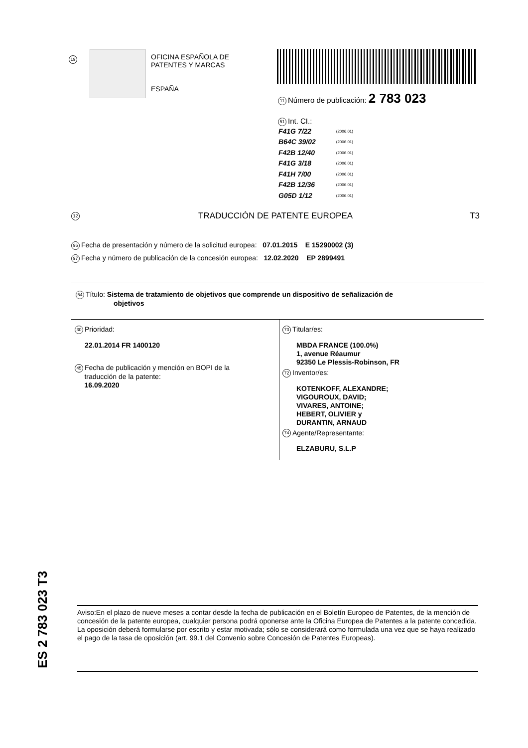19
OFICINA ESPAÑOLA DE
PATENTES Y MARCAS
ESPAÑA
11 Número de publicación: 2 783 023
51 Int. CI.:
| F41G 7/22 | (2006.01) |
| B64C 39/02 | (2006.01) |
| F42B 12/40 | (2006.01) |
| F41G 3/18 | (2006.01) |
| F41H 7/00 | (2006.01) |
| F42B 12/36 | (2006.01) |
| G05D 1/12 | (2006.01) |
12 TRADUCCIÓN DE PATENTE EUROPEA T3
96 Fecha de presentación y número de la solicitud europea: 07.01.2015 E 15290002 (3)
97 Fecha y número de publicación de la concesión europea: 12.02.2020 EP 2899491
54 Título: Sistema de tratamiento de objetivos que comprende un dispositivo de señalización de
objetivos
30 Prioridad:
22.01.2014 FR 1400120
45 Fecha de publicación y mención en BOPI de la
traducción de la patente:
16.09.2020
73 Titular/es:
MBDA FRANCE (100.0%)
1, avenue Réaumur
92350 Le Plessis-Robinson, FR
72 Inventor/es:
KOTENKOFF, ALEXANDRE;
VIGOUROUX, DAVID;
VIVARES, ANTOINE;
HEBERT, OLIVIER y
DURANTIN, ARNAUD
74 Agente/Representante:
ELZABURU, S.L.P
ES 2 783 023 T3
Aviso:En el plazo de nueve meses a contar desde la fecha de publicación en el Boletín Europeo de Patentes, de la mención de concesión de la patente europea, cualquier persona podrá oponerse ante la Oficina Europea de Patentes a la patente concedida. La oposición deberá formularse por escrito y estar motivada; sólo se considerará como formulada una vez que se haya realizado el pago de la tasa de oposición (art. 99.1 del Convenio sobre Concesión de Patentes Europeas).